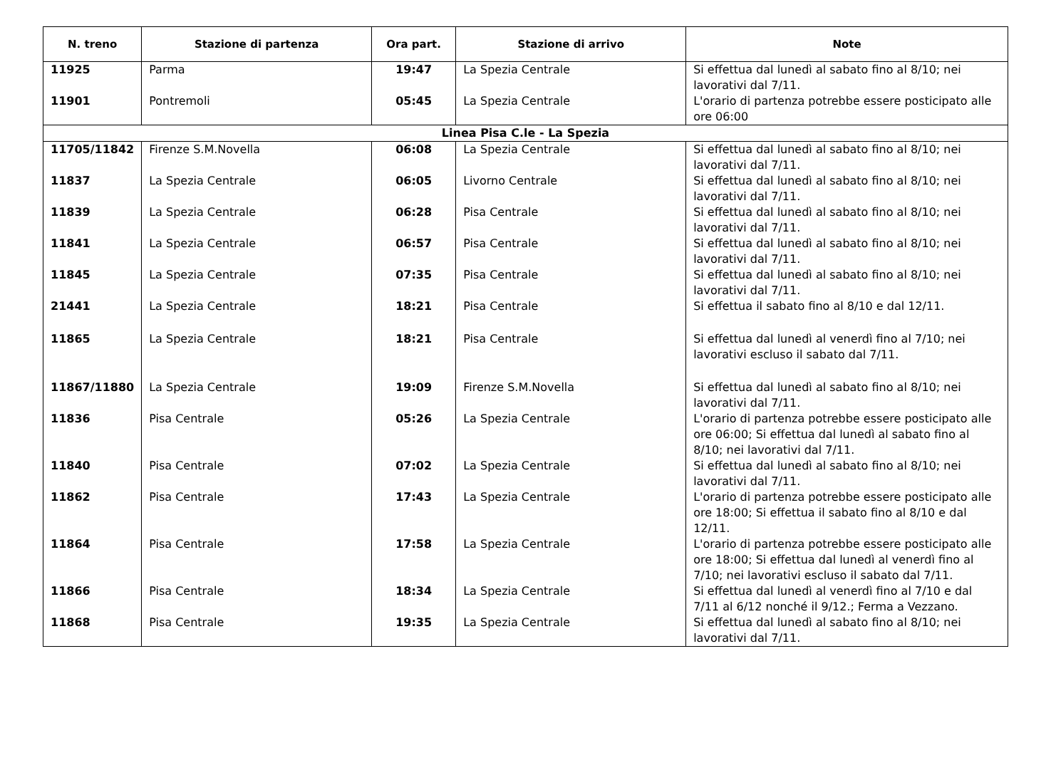| N. treno | Stazione di partenza | Ora part. | Stazione di arrivo | Note |
| --- | --- | --- | --- | --- |
| 11925 | Parma | 19:47 | La Spezia Centrale | Si effettua dal lunedì al sabato fino al 8/10; nei lavorativi dal 7/11. |
| 11901 | Pontremoli | 05:45 | La Spezia Centrale | L'orario di partenza potrebbe essere posticipato alle ore 06:00 |
| Linea Pisa C.le - La Spezia | | | | |
| 11705/11842 | Firenze S.M.Novella | 06:08 | La Spezia Centrale | Si effettua dal lunedì al sabato fino al 8/10; nei lavorativi dal 7/11. |
| 11837 | La Spezia Centrale | 06:05 | Livorno Centrale | Si effettua dal lunedì al sabato fino al 8/10; nei lavorativi dal 7/11. |
| 11839 | La Spezia Centrale | 06:28 | Pisa Centrale | Si effettua dal lunedì al sabato fino al 8/10; nei lavorativi dal 7/11. |
| 11841 | La Spezia Centrale | 06:57 | Pisa Centrale | Si effettua dal lunedì al sabato fino al 8/10; nei lavorativi dal 7/11. |
| 11845 | La Spezia Centrale | 07:35 | Pisa Centrale | Si effettua dal lunedì al sabato fino al 8/10; nei lavorativi dal 7/11. |
| 21441 | La Spezia Centrale | 18:21 | Pisa Centrale | Si effettua il sabato fino al 8/10 e dal 12/11. |
| 11865 | La Spezia Centrale | 18:21 | Pisa Centrale | Si effettua dal lunedì al venerdì fino al 7/10; nei lavorativi escluso il sabato dal 7/11. |
| 11867/11880 | La Spezia Centrale | 19:09 | Firenze S.M.Novella | Si effettua dal lunedì al sabato fino al 8/10; nei lavorativi dal 7/11. |
| 11836 | Pisa Centrale | 05:26 | La Spezia Centrale | L'orario di partenza potrebbe essere posticipato alle ore 06:00; Si effettua dal lunedì al sabato fino al 8/10; nei lavorativi dal 7/11. |
| 11840 | Pisa Centrale | 07:02 | La Spezia Centrale | Si effettua dal lunedì al sabato fino al 8/10; nei lavorativi dal 7/11. |
| 11862 | Pisa Centrale | 17:43 | La Spezia Centrale | L'orario di partenza potrebbe essere posticipato alle ore 18:00; Si effettua il sabato fino al 8/10 e dal 12/11. |
| 11864 | Pisa Centrale | 17:58 | La Spezia Centrale | L'orario di partenza potrebbe essere posticipato alle ore 18:00; Si effettua dal lunedì al venerdì fino al 7/10; nei lavorativi escluso il sabato dal 7/11. |
| 11866 | Pisa Centrale | 18:34 | La Spezia Centrale | Si effettua dal lunedì al venerdì fino al 7/10 e dal 7/11 al 6/12 nonché il 9/12.; Ferma a Vezzano. |
| 11868 | Pisa Centrale | 19:35 | La Spezia Centrale | Si effettua dal lunedì al sabato fino al 8/10; nei lavorativi dal 7/11. |